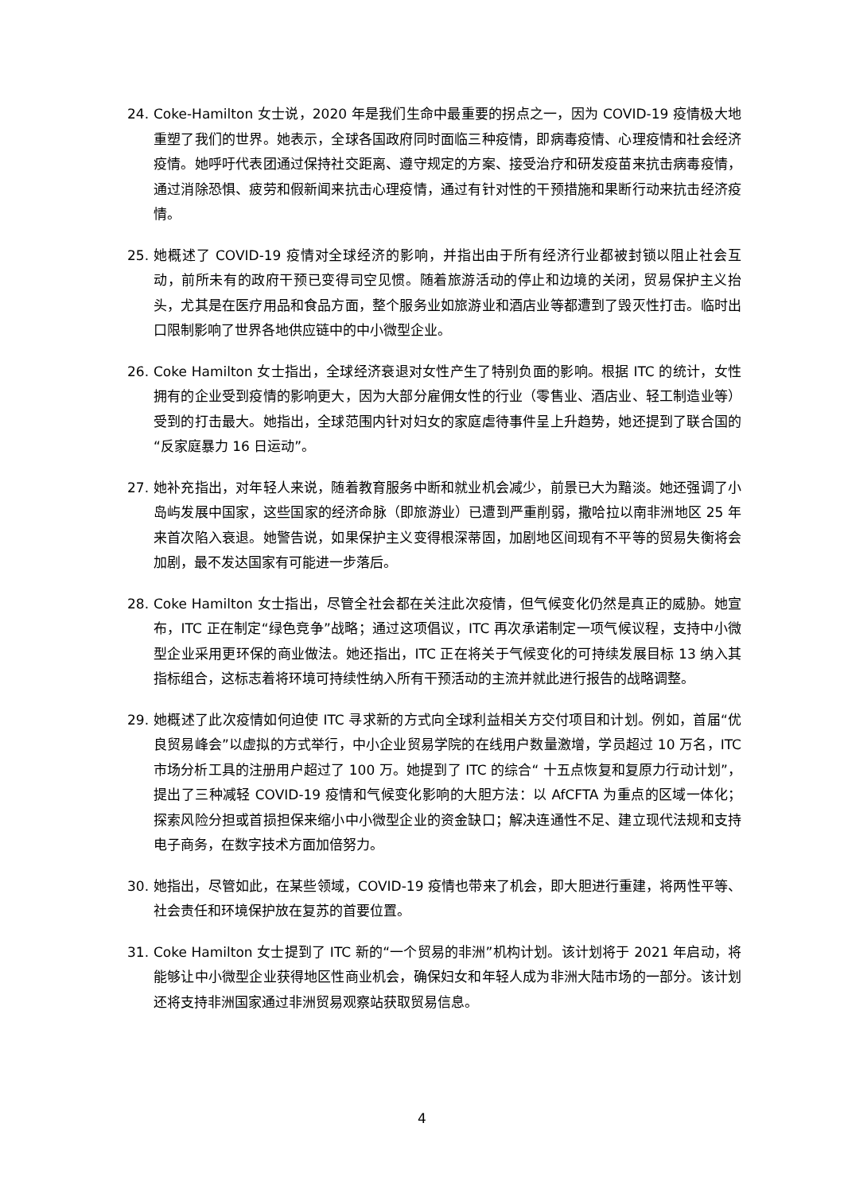24. Coke-Hamilton 女士说，2020 年是我们生命中最重要的拐点之一，因为 COVID-19 疫情极大地重塑了我们的世界。她表示，全球各国政府同时面临三种疫情，即病毒疫情、心理疫情和社会经济疫情。她呼吁代表团通过保持社交距离、遵守规定的方案、接受治疗和研发疫苗来抗击病毒疫情，通过消除恐惧、疲劳和假新闻来抗击心理疫情，通过有针对性的干预措施和果断行动来抗击经济疫情。
25. 她概述了 COVID-19 疫情对全球经济的影响，并指出由于所有经济行业都被封锁以阻止社会互动，前所未有的政府干预已变得司空见惯。随着旅游活动的停止和边境的关闭，贸易保护主义抬头，尤其是在医疗用品和食品方面，整个服务业如旅游业和酒店业等都遭到了毁灭性打击。临时出口限制影响了世界各地供应链中的中小微型企业。
26. Coke Hamilton 女士指出，全球经济衰退对女性产生了特别负面的影响。根据 ITC 的统计，女性拥有的企业受到疫情的影响更大，因为大部分雇佣女性的行业（零售业、酒店业、轻工制造业等）受到的打击最大。她指出，全球范围内针对妇女的家庭虐待事件呈上升趋势，她还提到了联合国的“反家庭暴力 16 日运动”。
27. 她补充指出，对年轻人来说，随着教育服务中断和就业机会减少，前景已大为黯淡。她还强调了小岛屿发展中国家，这些国家的经济命脉（即旅游业）已遭到严重削弱，撒哈拉以南非洲地区 25 年来首次陷入衰退。她警告说，如果保护主义变得根深蒂固，加剧地区间现有不平等的贸易失衡将会加剧，最不发达国家有可能进一步落后。
28. Coke Hamilton 女士指出，尽管全社会都在关注此次疫情，但气候变化仍然是真正的威胁。她宣布，ITC 正在制定“绿色竞争”战略；通过这项倡议，ITC 再次承诺制定一项气候议程，支持中小微型企业采用更环保的商业做法。她还指出，ITC 正在将关于气候变化的可持续发展目标 13 纳入其指标组合，这标志着将环境可持续性纳入所有干预活动的主流并就此进行报告的战略调整。
29. 她概述了此次疫情如何迫使 ITC 寻求新的方式向全球利益相关方交付项目和计划。例如，首届“优良贸易峰会”以虚拟的方式举行，中小企业贸易学院的在线用户数量激增，学员超过 10 万名，ITC 市场分析工具的注册用户超过了 100 万。她提到了 ITC 的综合“ 十五点恢复和复原力行动计划”，提出了三种减轻 COVID-19 疫情和气候变化影响的大胆方法：以 AfCFTA 为重点的区域一体化；探索风险分担或首损担保来缩小中小微型企业的资金缺口；解决连通性不足、建立现代法规和支持电子商务，在数字技术方面加倍努力。
30. 她指出，尽管如此，在某些领域，COVID-19 疫情也带来了机会，即大胆进行重建，将两性平等、社会责任和环境保护放在复苏的首要位置。
31. Coke Hamilton 女士提到了 ITC 新的“一个贸易的非洲”机构计划。该计划将于 2021 年启动，将能够让中小微型企业获得地区性商业机会，确保妇女和年轻人成为非洲大陆市场的一部分。该计划还将支持非洲国家通过非洲贸易观察站获取贸易信息。
4